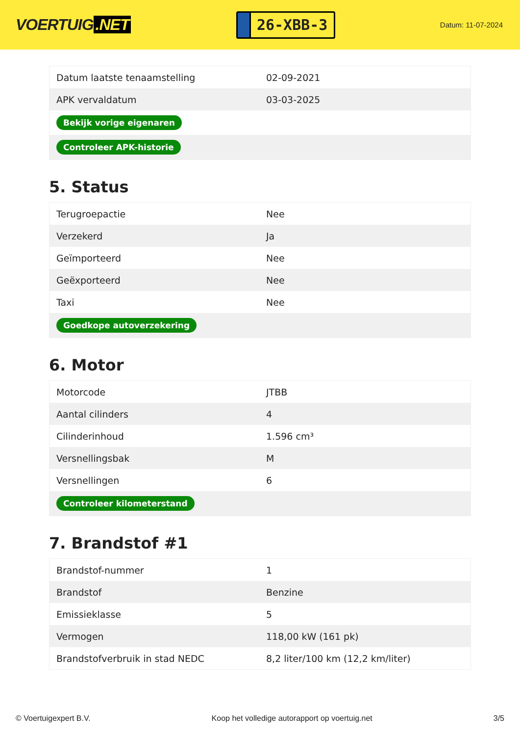VOERTUIG.NET
26-XBB-3
Datum: 11-07-2024
| Datum laatste tenaamstelling | 02-09-2021 |
| APK vervaldatum | 03-03-2025 |
| Bekijk vorige eigenaren | |
| Controleer APK-historie | |
5. Status
| Terugroepactie | Nee |
| Verzekerd | Ja |
| Geïmporteerd | Nee |
| Geëxporteerd | Nee |
| Taxi | Nee |
| Goedkope autoverzekering | |
6. Motor
| Motorcode | JTBB |
| Aantal cilinders | 4 |
| Cilinderinhoud | 1.596 cm³ |
| Versnellingsbak | M |
| Versnellingen | 6 |
| Controleer kilometerstand | |
7. Brandstof #1
| Brandstof-nummer | 1 |
| Brandstof | Benzine |
| Emissieklasse | 5 |
| Vermogen | 118,00 kW (161 pk) |
| Brandstofverbruik in stad NEDC | 8,2 liter/100 km (12,2 km/liter) |
© Voertuigexpert B.V. Koop het volledige autorapport op voertuig.net 3/5